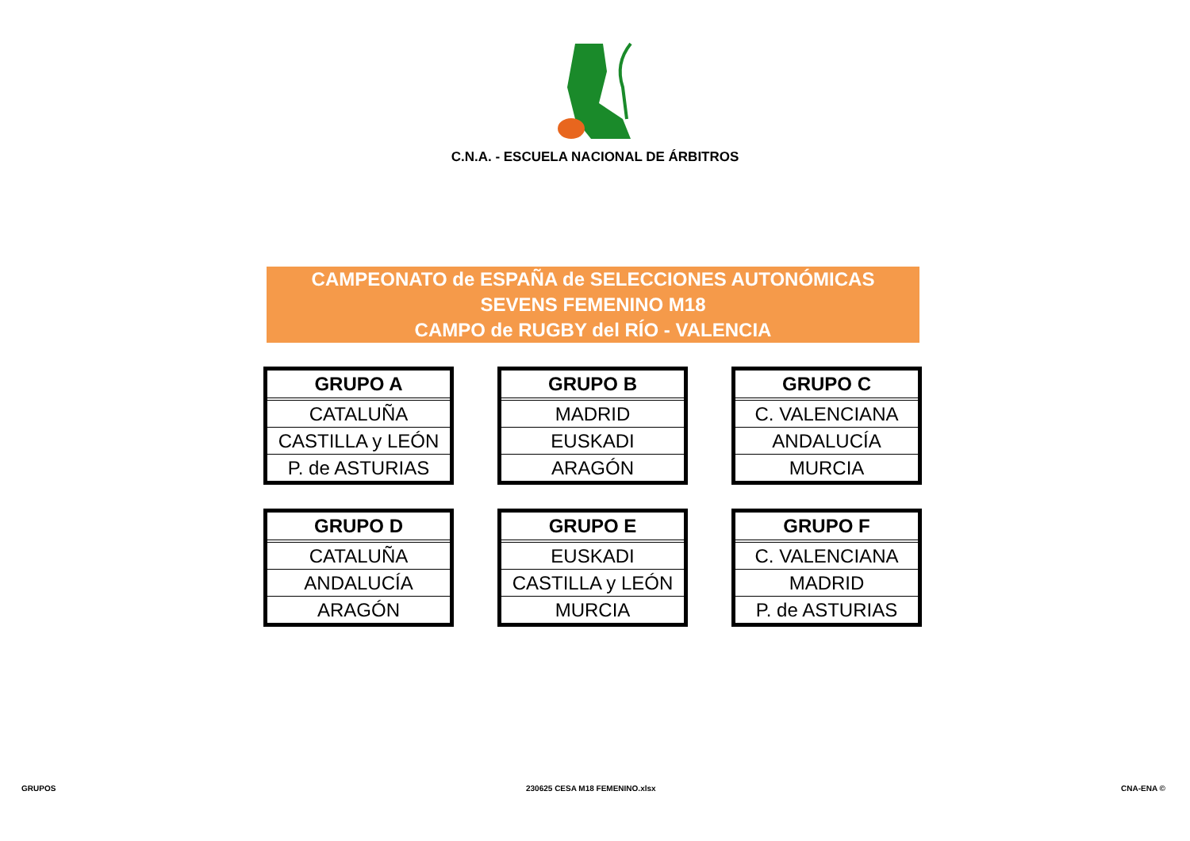C.N.A. - ESCUELA NACIONAL DE ÁRBITROS
CAMPEONATO de ESPAÑA de SELECCIONES AUTONÓMICAS
SEVENS FEMENINO M18
CAMPO de RUGBY del RÍO - VALENCIA
| GRUPO A |
| --- |
| CATALUÑA |
| CASTILLA y LEÓN |
| P. de ASTURIAS |
| GRUPO B |
| --- |
| MADRID |
| EUSKADI |
| ARAGÓN |
| GRUPO C |
| --- |
| C. VALENCIANA |
| ANDALUCÍA |
| MURCIA |
| GRUPO D |
| --- |
| CATALUÑA |
| ANDALUCÍA |
| ARAGÓN |
| GRUPO E |
| --- |
| EUSKADI |
| CASTILLA y LEÓN |
| MURCIA |
| GRUPO F |
| --- |
| C. VALENCIANA |
| MADRID |
| P. de ASTURIAS |
GRUPOS 230625 CESA M18 FEMENINO.xlsx CNA-ENA ©